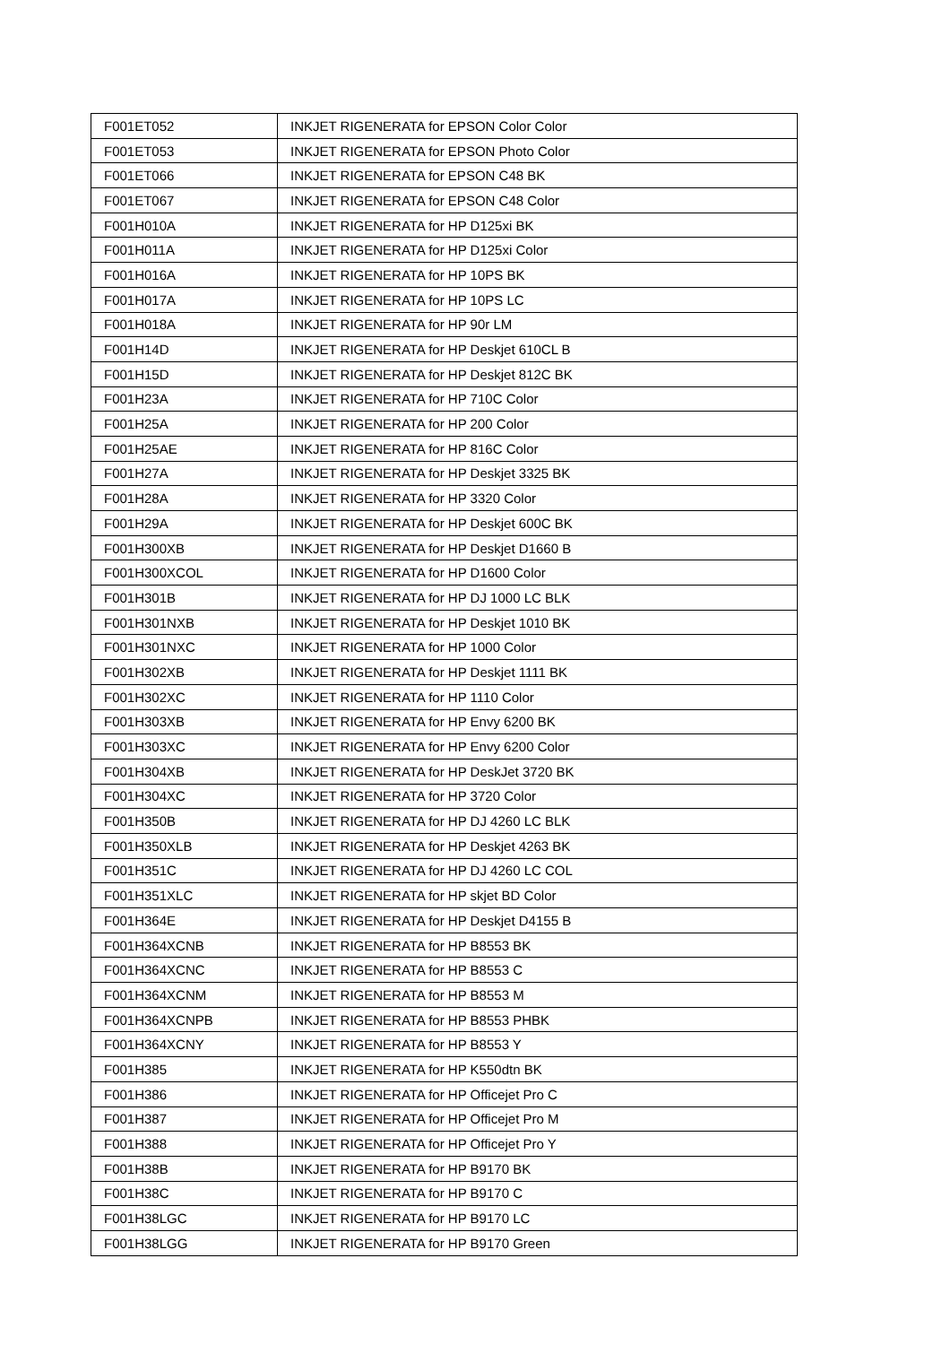| F001ET052 | INKJET RIGENERATA for EPSON Color Color |
| F001ET053 | INKJET RIGENERATA for EPSON Photo Color |
| F001ET066 | INKJET RIGENERATA for EPSON C48 BK |
| F001ET067 | INKJET RIGENERATA for EPSON C48 Color |
| F001H010A | INKJET RIGENERATA for HP D125xi BK |
| F001H011A | INKJET RIGENERATA for HP D125xi Color |
| F001H016A | INKJET RIGENERATA for HP 10PS BK |
| F001H017A | INKJET RIGENERATA for HP 10PS LC |
| F001H018A | INKJET RIGENERATA for HP 90r LM |
| F001H14D | INKJET RIGENERATA for HP Deskjet 610CL B |
| F001H15D | INKJET RIGENERATA for HP Deskjet 812C BK |
| F001H23A | INKJET RIGENERATA for HP 710C Color |
| F001H25A | INKJET RIGENERATA for HP 200 Color |
| F001H25AE | INKJET RIGENERATA for HP 816C Color |
| F001H27A | INKJET RIGENERATA for HP Deskjet 3325 BK |
| F001H28A | INKJET RIGENERATA for HP 3320 Color |
| F001H29A | INKJET RIGENERATA for HP Deskjet 600C BK |
| F001H300XB | INKJET RIGENERATA for HP Deskjet D1660 B |
| F001H300XCOL | INKJET RIGENERATA for HP D1600 Color |
| F001H301B | INKJET RIGENERATA for HP DJ 1000 LC BLK |
| F001H301NXB | INKJET RIGENERATA for HP Deskjet 1010 BK |
| F001H301NXC | INKJET RIGENERATA for HP 1000 Color |
| F001H302XB | INKJET RIGENERATA for HP Deskjet 1111 BK |
| F001H302XC | INKJET RIGENERATA for HP 1110 Color |
| F001H303XB | INKJET RIGENERATA for HP Envy 6200 BK |
| F001H303XC | INKJET RIGENERATA for HP Envy 6200 Color |
| F001H304XB | INKJET RIGENERATA for HP DeskJet 3720 BK |
| F001H304XC | INKJET RIGENERATA for HP 3720 Color |
| F001H350B | INKJET RIGENERATA for HP DJ 4260 LC BLK |
| F001H350XLB | INKJET RIGENERATA for HP Deskjet 4263 BK |
| F001H351C | INKJET RIGENERATA for HP DJ 4260 LC COL |
| F001H351XLC | INKJET RIGENERATA for HP skjet BD Color |
| F001H364E | INKJET RIGENERATA for HP Deskjet D4155 B |
| F001H364XCNB | INKJET RIGENERATA for HP B8553 BK |
| F001H364XCNC | INKJET RIGENERATA for HP B8553 C |
| F001H364XCNM | INKJET RIGENERATA for HP B8553 M |
| F001H364XCNPB | INKJET RIGENERATA for HP B8553 PHBK |
| F001H364XCNY | INKJET RIGENERATA for HP B8553 Y |
| F001H385 | INKJET RIGENERATA for HP K550dtn BK |
| F001H386 | INKJET RIGENERATA for HP Officejet Pro C |
| F001H387 | INKJET RIGENERATA for HP Officejet Pro M |
| F001H388 | INKJET RIGENERATA for HP Officejet Pro Y |
| F001H38B | INKJET RIGENERATA for HP B9170 BK |
| F001H38C | INKJET RIGENERATA for HP B9170 C |
| F001H38LGC | INKJET RIGENERATA for HP B9170 LC |
| F001H38LGG | INKJET RIGENERATA for HP B9170 Green |